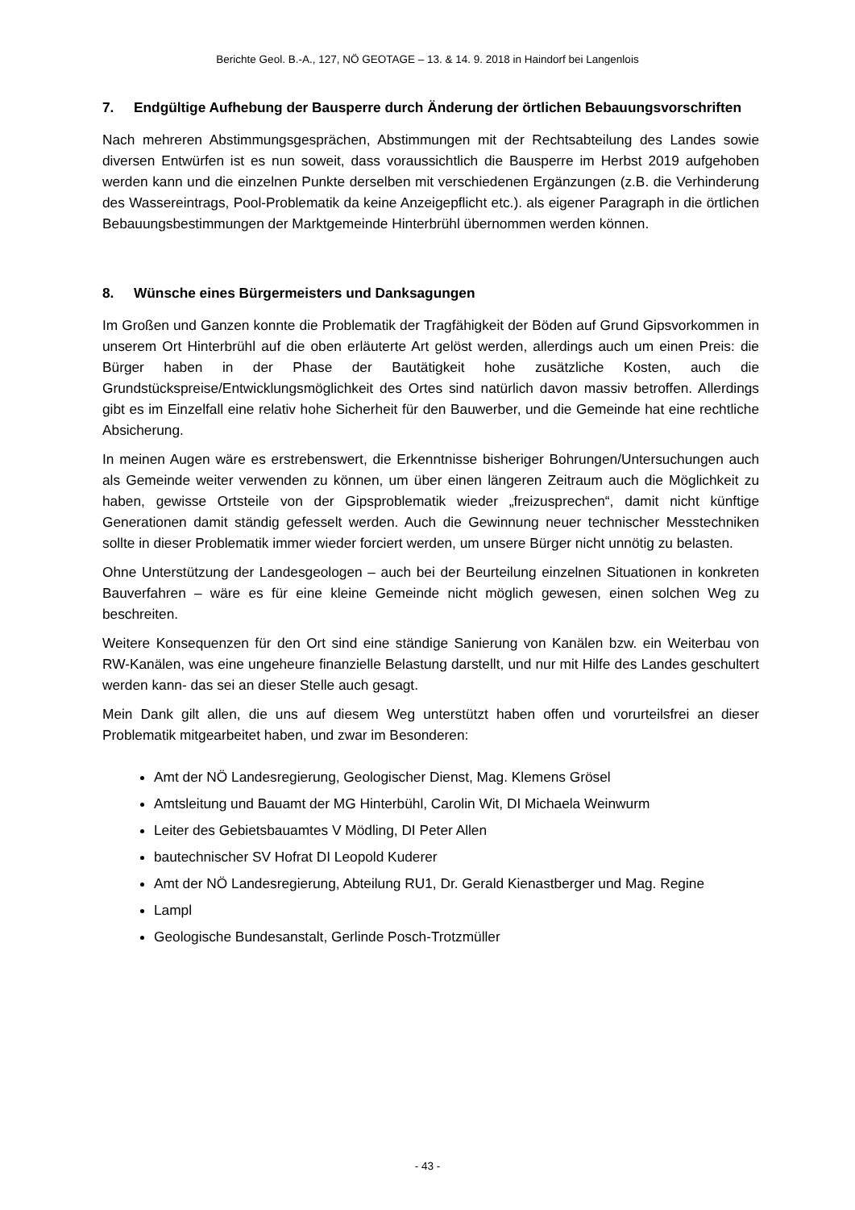Berichte Geol. B.-A., 127, NÖ GEOTAGE – 13. & 14. 9. 2018 in Haindorf bei Langenlois
7. Endgültige Aufhebung der Bausperre durch Änderung der örtlichen Bebauungsvorschriften
Nach mehreren Abstimmungsgesprächen, Abstimmungen mit der Rechtsabteilung des Landes sowie diversen Entwürfen ist es nun soweit, dass voraussichtlich die Bausperre im Herbst 2019 aufgehoben werden kann und die einzelnen Punkte derselben mit verschiedenen Ergänzungen (z.B. die Verhinderung des Wassereintrags, Pool-Problematik da keine Anzeigepflicht etc.). als eigener Paragraph in die örtlichen Bebauungsbestimmungen der Marktgemeinde Hinterbrühl übernommen werden können.
8. Wünsche eines Bürgermeisters und Danksagungen
Im Großen und Ganzen konnte die Problematik der Tragfähigkeit der Böden auf Grund Gipsvorkommen in unserem Ort Hinterbrühl auf die oben erläuterte Art gelöst werden, allerdings auch um einen Preis: die Bürger haben in der Phase der Bautätigkeit hohe zusätzliche Kosten, auch die Grundstückspreise/Entwicklungsmöglichkeit des Ortes sind natürlich davon massiv betroffen. Allerdings gibt es im Einzelfall eine relativ hohe Sicherheit für den Bauwerber, und die Gemeinde hat eine rechtliche Absicherung.
In meinen Augen wäre es erstrebenswert, die Erkenntnisse bisheriger Bohrungen/Untersuchungen auch als Gemeinde weiter verwenden zu können, um über einen längeren Zeitraum auch die Möglichkeit zu haben, gewisse Ortsteile von der Gipsproblematik wieder „freizusprechen“, damit nicht künftige Generationen damit ständig gefesselt werden. Auch die Gewinnung neuer technischer Messtechniken sollte in dieser Problematik immer wieder forciert werden, um unsere Bürger nicht unnötig zu belasten.
Ohne Unterstützung der Landesgeologen – auch bei der Beurteilung einzelnen Situationen in konkreten Bauverfahren – wäre es für eine kleine Gemeinde nicht möglich gewesen, einen solchen Weg zu beschreiten.
Weitere Konsequenzen für den Ort sind eine ständige Sanierung von Kanälen bzw. ein Weiterbau von RW-Kanälen, was eine ungeheure finanzielle Belastung darstellt, und nur mit Hilfe des Landes geschultert werden kann- das sei an dieser Stelle auch gesagt.
Mein Dank gilt allen, die uns auf diesem Weg unterstützt haben offen und vorurteilsfrei an dieser Problematik mitgearbeitet haben, und zwar im Besonderen:
Amt der NÖ Landesregierung, Geologischer Dienst, Mag. Klemens Grösel
Amtsleitung und Bauamt der MG Hinterbühl, Carolin Wit, DI Michaela Weinwurm
Leiter des Gebietsbauamtes V Mödling, DI Peter Allen
bautechnischer SV Hofrat DI Leopold Kuderer
Amt der NÖ Landesregierung, Abteilung RU1, Dr. Gerald Kienastberger und Mag. Regine
Lampl
Geologische Bundesanstalt, Gerlinde Posch-Trotzmüller
- 43 -